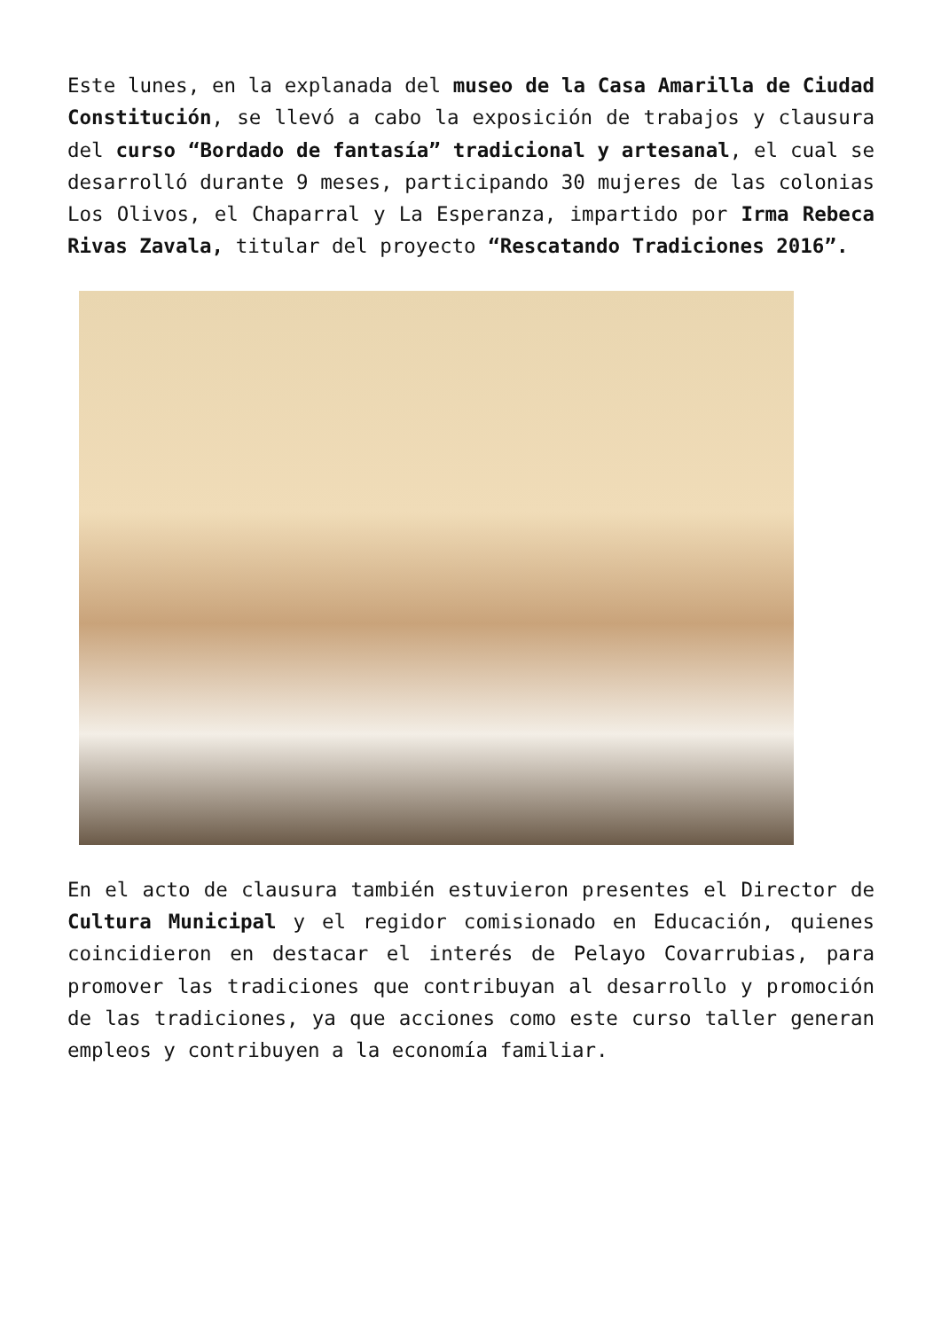Este lunes, en la explanada del museo de la Casa Amarilla de Ciudad Constitución, se llevó a cabo la exposición de trabajos y clausura del curso “Bordado de fantasía” tradicional y artesanal, el cual se desarrolló durante 9 meses, participando 30 mujeres de las colonias Los Olivos, el Chaparral y La Esperanza, impartido por Irma Rebeca Rivas Zavala, titular del proyecto “Rescatando Tradiciones 2016”.
En el acto de clausura también estuvieron presentes el Director de Cultura Municipal y el regidor comisionado en Educación, quienes coincidieron en destacar el interés de Pelayo Covarrubias, para promover las tradiciones que contribuyan al desarrollo y promoción de las tradiciones, ya que acciones como este curso taller generan empleos y contribuyen a la economía familiar.